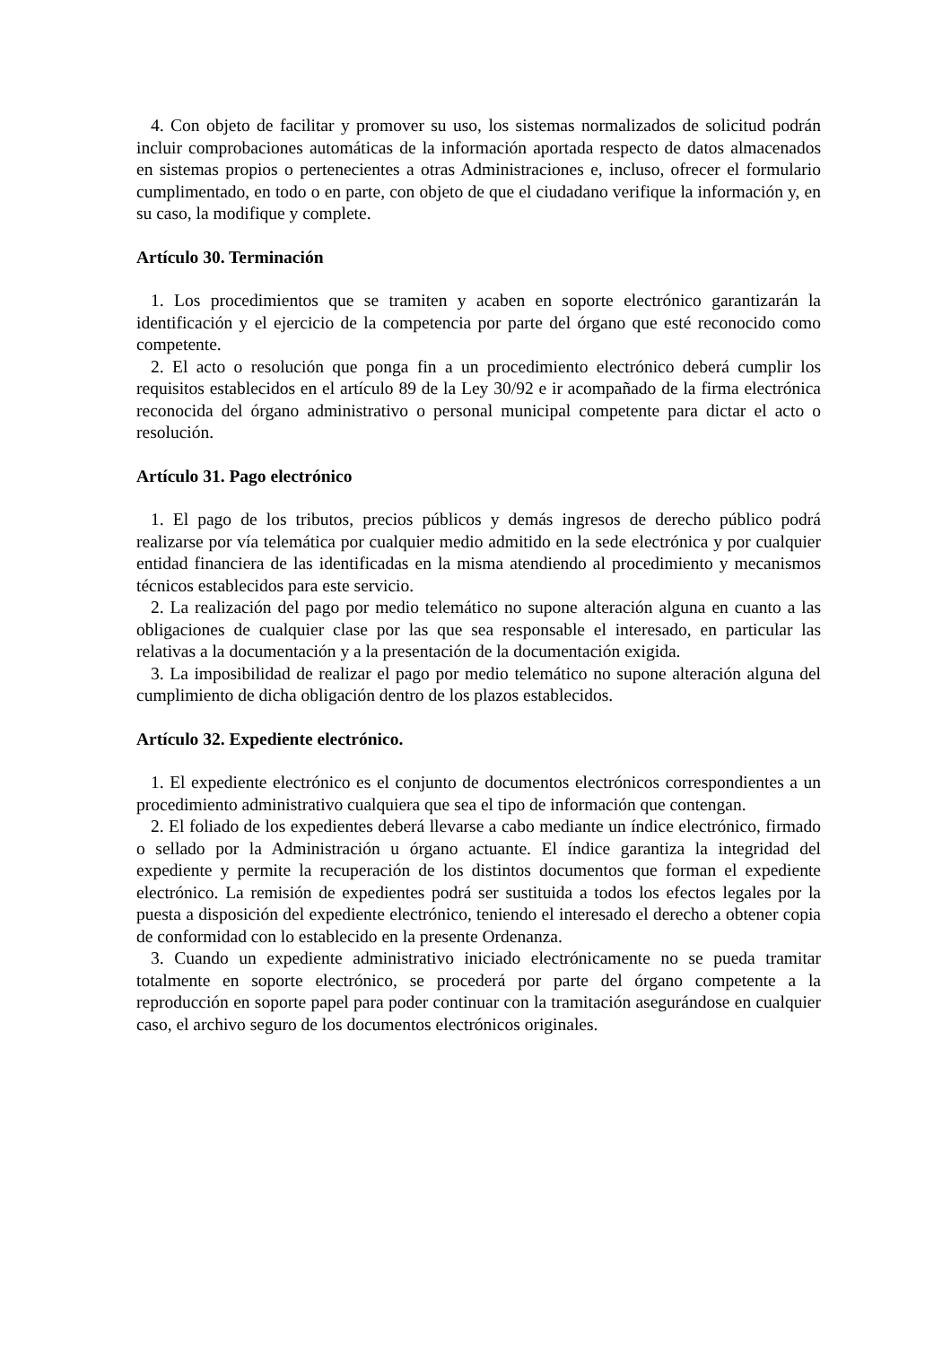4. Con objeto de facilitar y promover su uso, los sistemas normalizados de solicitud podrán incluir comprobaciones automáticas de la información aportada respecto de datos almacenados en sistemas propios o pertenecientes a otras Administraciones e, incluso, ofrecer el formulario cumplimentado, en todo o en parte, con objeto de que el ciudadano verifique la información y, en su caso, la modifique y complete.
Artículo 30. Terminación
1. Los procedimientos que se tramiten y acaben en soporte electrónico garantizarán la identificación y el ejercicio de la competencia por parte del órgano que esté reconocido como competente.
2. El acto o resolución que ponga fin a un procedimiento electrónico deberá cumplir los requisitos establecidos en el artículo 89 de la Ley 30/92 e ir acompañado de la firma electrónica reconocida del órgano administrativo o personal municipal competente para dictar el acto o resolución.
Artículo 31. Pago electrónico
1. El pago de los tributos, precios públicos y demás ingresos de derecho público podrá realizarse por vía telemática por cualquier medio admitido en la sede electrónica y por cualquier entidad financiera de las identificadas en la misma atendiendo al procedimiento y mecanismos técnicos establecidos para este servicio.
2. La realización del pago por medio telemático no supone alteración alguna en cuanto a las obligaciones de cualquier clase por las que sea responsable el interesado, en particular las relativas a la documentación y a la presentación de la documentación exigida.
3. La imposibilidad de realizar el pago por medio telemático no supone alteración alguna del cumplimiento de dicha obligación dentro de los plazos establecidos.
Artículo 32. Expediente electrónico.
1. El expediente electrónico es el conjunto de documentos electrónicos correspondientes a un procedimiento administrativo cualquiera que sea el tipo de información que contengan.
2. El foliado de los expedientes deberá llevarse a cabo mediante un índice electrónico, firmado o sellado por la Administración u órgano actuante. El índice garantiza la integridad del expediente y permite la recuperación de los distintos documentos que forman el expediente electrónico. La remisión de expedientes podrá ser sustituida a todos los efectos legales por la puesta a disposición del expediente electrónico, teniendo el interesado el derecho a obtener copia de conformidad con lo establecido en la presente Ordenanza.
3. Cuando un expediente administrativo iniciado electrónicamente no se pueda tramitar totalmente en soporte electrónico, se procederá por parte del órgano competente a la reproducción en soporte papel para poder continuar con la tramitación asegurándose en cualquier caso, el archivo seguro de los documentos electrónicos originales.